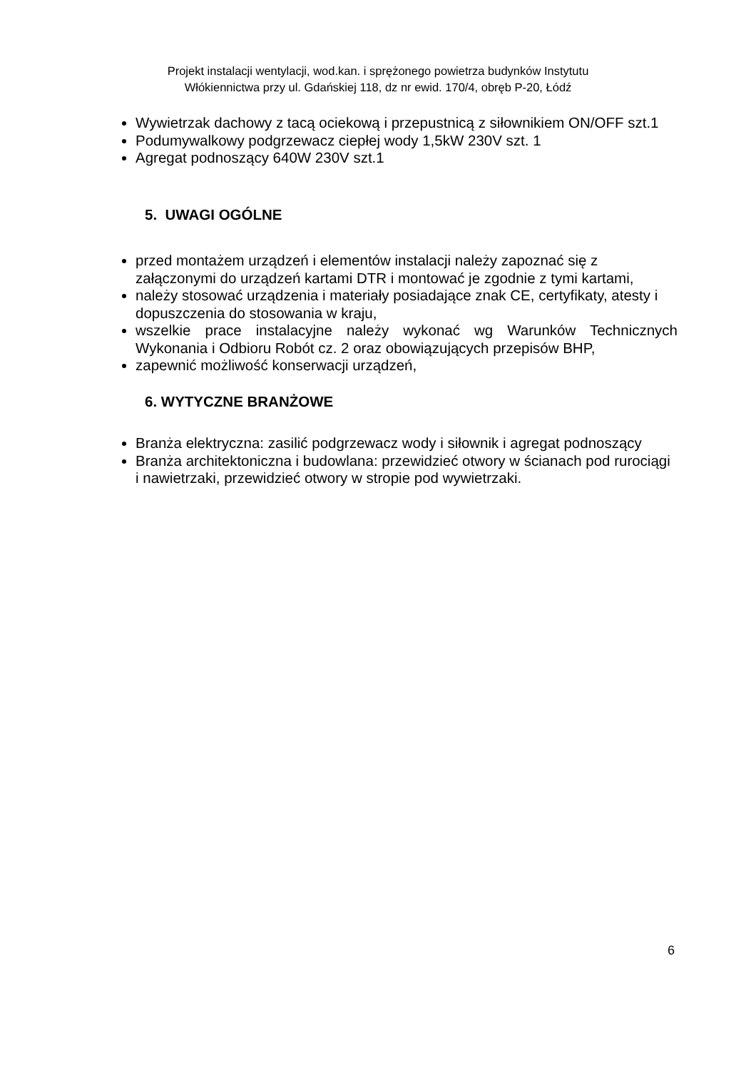Projekt instalacji wentylacji, wod.kan. i sprężonego powietrza budynków Instytutu
Włókiennictwa przy ul. Gdańskiej 118, dz nr ewid. 170/4, obręb P-20, Łódź
Wywietrzak dachowy z tacą ociekową i przepustnicą z siłownikiem ON/OFF szt.1
Podumywalkowy podgrzewacz ciepłej wody 1,5kW 230V szt. 1
Agregat podnoszący 640W 230V szt.1
5. UWAGI OGÓLNE
przed montażem urządzeń i elementów instalacji należy zapoznać się z załączonymi do urządzeń kartami DTR i montować je zgodnie z tymi kartami,
należy stosować urządzenia i materiały posiadające znak CE, certyfikaty, atesty i dopuszczenia do stosowania w kraju,
wszelkie prace instalacyjne należy wykonać wg Warunków Technicznych Wykonania i Odbioru Robót cz. 2 oraz obowiązujących przepisów BHP,
zapewnić możliwość konserwacji urządzeń,
6. WYTYCZNE BRANŻOWE
Branża elektryczna: zasilić podgrzewacz wody i siłownik i agregat podnoszący
Branża architektoniczna i budowlana: przewidzieć otwory w ścianach pod rurociągi i nawietrzaki, przewidzieć otwory w stropie pod wywietrzaki.
6